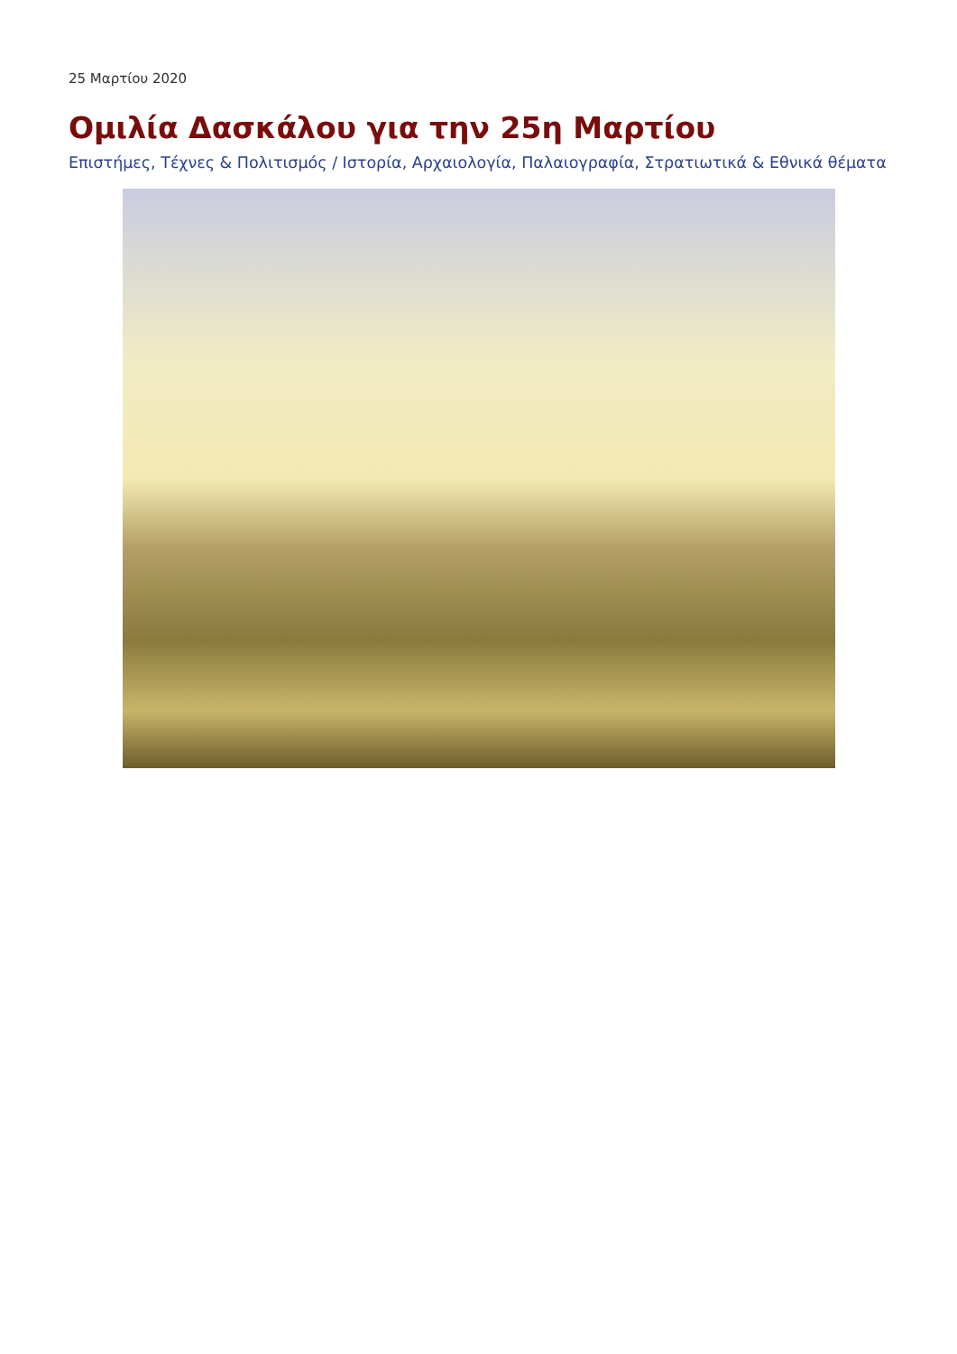25 Μαρτίου 2020
Ομιλία Δασκάλου για την 25η Μαρτίου
Επιστήμες, Τέχνες & Πολιτισμός / Ιστορία, Αρχαιολογία, Παλαιογραφία, Στρατιωτικά & Εθνικά θέματα